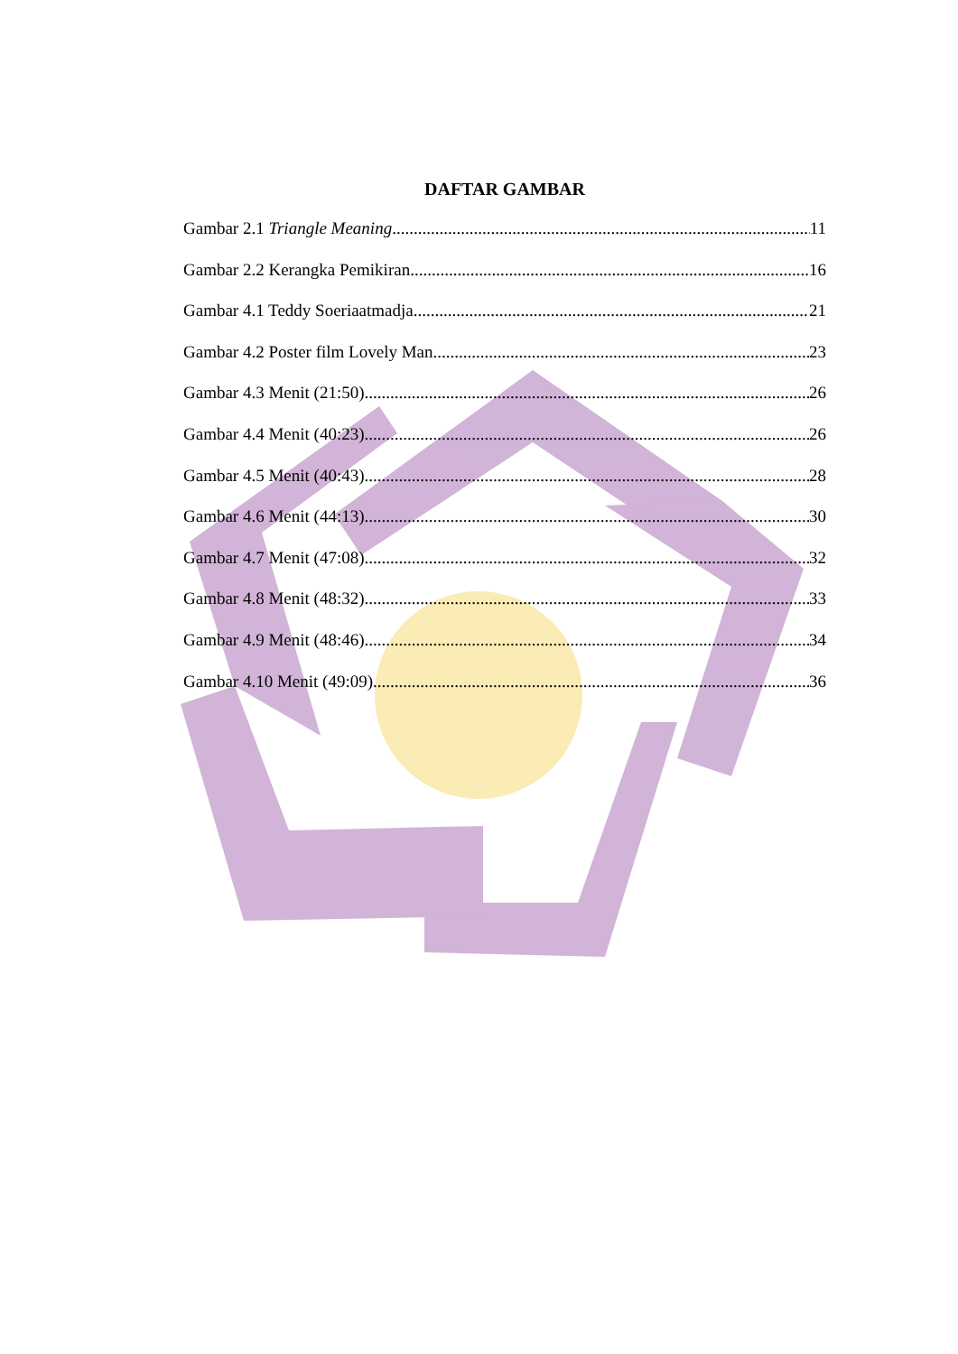DAFTAR GAMBAR
Gambar 2.1 Triangle Meaning 11
Gambar 2.2 Kerangka Pemikiran 16
Gambar 4.1 Teddy Soeriaatmadja 21
Gambar 4.2 Poster film Lovely Man 23
Gambar 4.3 Menit (21:50) 26
Gambar 4.4 Menit (40:23) 26
Gambar 4.5 Menit (40:43) 28
Gambar 4.6 Menit (44:13) 30
Gambar 4.7 Menit (47:08) 32
Gambar 4.8 Menit (48:32) 33
Gambar 4.9 Menit (48:46) 34
Gambar 4.10 Menit (49:09) 36